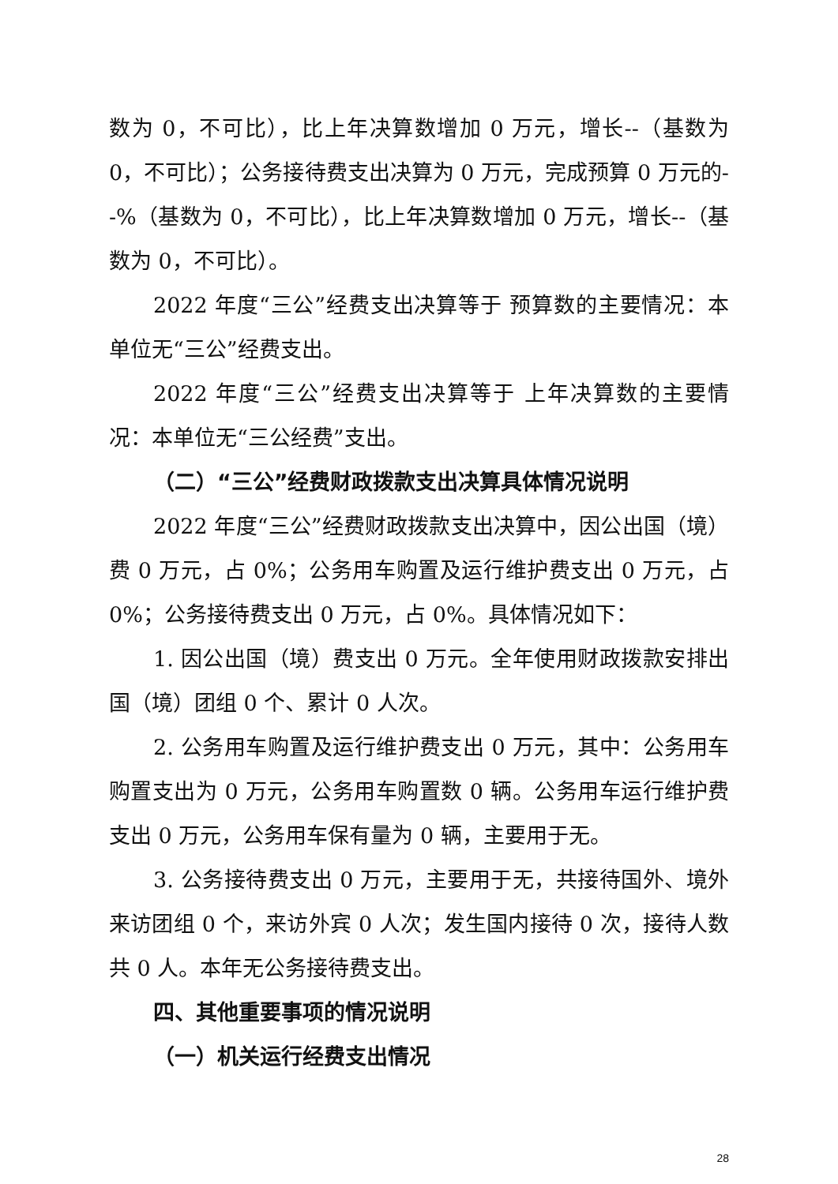数为 0，不可比），比上年决算数增加 0 万元，增长--（基数为 0，不可比）；公务接待费支出决算为 0 万元，完成预算 0 万元的--%（基数为 0，不可比），比上年决算数增加 0 万元，增长--（基数为 0，不可比）。
2022 年度“三公”经费支出决算等于 预算数的主要情况：本单位无“三公”经费支出。
2022 年度“三公”经费支出决算等于 上年决算数的主要情况：本单位无“三公经费”支出。
（二）“三公”经费财政拨款支出决算具体情况说明
2022 年度“三公”经费财政拨款支出决算中，因公出国（境）费 0 万元，占 0%；公务用车购置及运行维护费支出 0 万元，占 0%；公务接待费支出 0 万元，占 0%。具体情况如下：
1. 因公出国（境）费支出 0 万元。全年使用财政拨款安排出国（境）团组 0 个、累计 0 人次。
2. 公务用车购置及运行维护费支出 0 万元，其中：公务用车购置支出为 0 万元，公务用车购置数 0 辆。公务用车运行维护费支出 0 万元，公务用车保有量为 0 辆，主要用于无。
3. 公务接待费支出 0 万元，主要用于无，共接待国外、境外来访团组 0 个，来访外宾 0 人次；发生国内接待 0 次，接待人数共 0 人。本年无公务接待费支出。
四、其他重要事项的情况说明
（一）机关运行经费支出情况
28